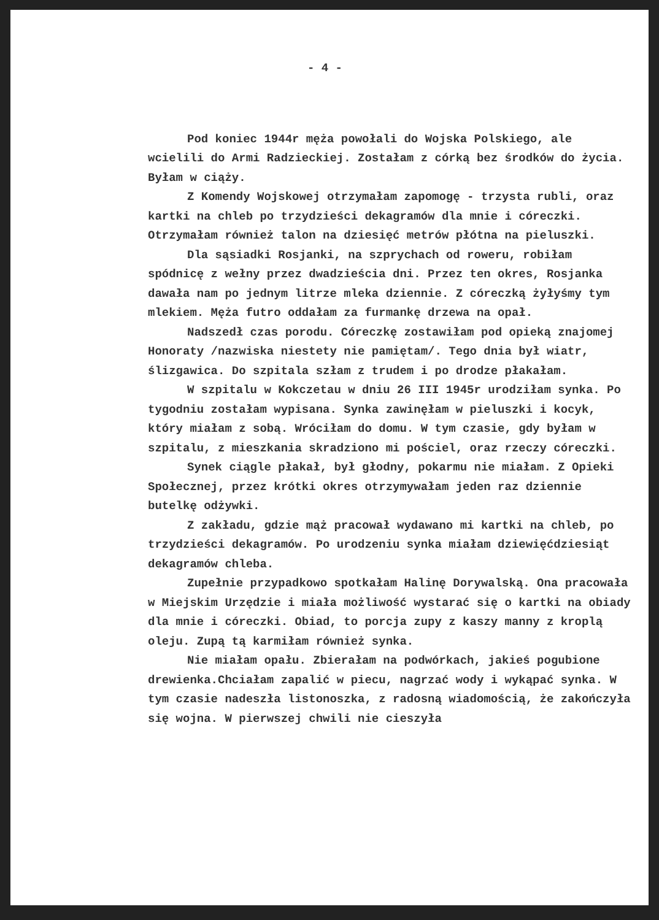- 4 -
Pod koniec 1944r męża powołali do Wojska Polskiego, ale wcielili do Armi Radzieckiej. Zostałam z córką bez środków do życia. Byłam w ciąży.
Z Komendy Wojskowej otrzymałam zapomogę - trzysta rubli, oraz kartki na chleb po trzydzieści dekagramów dla mnie i córeczki. Otrzymałam również talon na dziesięć metrów płótna na pieluszki.
Dla sąsiadki Rosjanki, na szprychach od roweru, robiłam spódnicę z wełny przez dwadzieścia dni. Przez ten okres, Rosjanka dawała nam po jednym litrze mleka dziennie. Z córeczką żyłyśmy tym mlekiem. Męża futro oddałam za furmankę drzewa na opał.
Nadszedł czas porodu. Córeczkę zostawiłam pod opieką znajomej Honoraty /nazwiska niestety nie pamiętam/. Tego dnia był wiatr, ślizgawica. Do szpitala szłam z trudem i po drodze płakałam.
W szpitalu w Kokczetau w dniu 26 III 1945r urodziłam synka. Po tygodniu zostałam wypisana. Synka zawinęłam w pieluszki i kocyk, który miałam z sobą. Wróciłam do domu. W tym czasie, gdy byłam w szpitalu, z mieszkania skradziono mi pościel, oraz rzeczy córeczki.
Synek ciągle płakał, był głodny, pokarmu nie miałam. Z Opieki Społecznej, przez krótki okres otrzymywałam jeden raz dziennie butelkę odżywki.
Z zakładu, gdzie mąż pracował wydawano mi kartki na chleb, po trzydzieści dekagramów. Po urodzeniu synka miałam dziewięćdziesiąt dekagramów chleba.
Zupełnie przypadkowo spotkałam Halinę Dorywalską. Ona pracowała w Miejskim Urzędzie i miała możliwość wystarać się o kartki na obiady dla mnie i córeczki. Obiad, to porcja zupy z kaszy manny z kroplą oleju. Zupą tą karmiłam również synka.
Nie miałam opału. Zbierałam na podwórkach, jakieś pogubione drewienka.Chciałam zapalić w piecu, nagrzać wody i wykąpać synka. W tym czasie nadeszła listonoszka, z radosną wiadomością, że zakończyła się wojna. W pierwszej chwili nie cieszyła